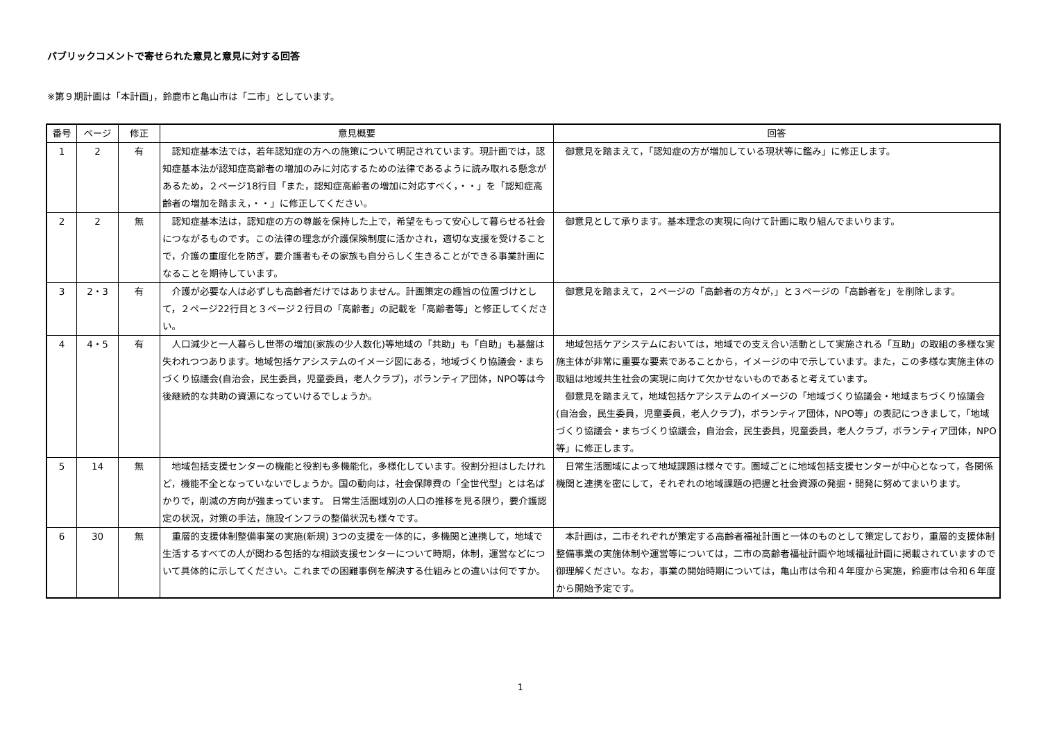パブリックコメントで寄せられた意見と意見に対する回答
※第９期計画は「本計画」，鈴鹿市と亀山市は「二市」としています。
| 番号 | ページ | 修正 | 意見概要 | 回答 |
| --- | --- | --- | --- | --- |
| 1 | 2 | 有 | 認知症基本法では，若年認知症の方への施策について明記されています。現計画では，認知症基本法が認知症高齢者の増加のみに対応するための法律であるように読み取れる懸念があるため，２ページ18行目「また，認知症高齢者の増加に対応すべく，・・」を「認知症高齢者の増加を踏まえ，・・」に修正してください。 | 御意見を踏まえて，「認知症の方が増加している現状等に鑑み」に修正します。 |
| 2 | 2 | 無 | 認知症基本法は，認知症の方の尊厳を保持した上で，希望をもって安心して暮らせる社会につながるものです。この法律の理念が介護保険制度に活かされ，適切な支援を受けることで，介護の重度化を防ぎ，要介護者もその家族も自分らしく生きることができる事業計画になることを期待しています。 | 御意見として承ります。基本理念の実現に向けて計画に取り組んでまいります。 |
| 3 | 2・3 | 有 | 介護が必要な人は必ずしも高齢者だけではありません。計画策定の趣旨の位置づけとして，２ページ22行目と３ページ２行目の「高齢者」の記載を「高齢者等」と修正してください。 | 御意見を踏まえて，２ページの「高齢者の方々が，」と３ページの「高齢者を」を削除します。 |
| 4 | 4・5 | 有 | 人口減少と一人暮らし世帯の増加(家族の少人数化)等地域の「共助」も「自助」も基盤は失われつつあります。地域包括ケアシステムのイメージ図にある，地域づくり協議会・まちづくり協議会(自治会，民生委員，児童委員，老人クラブ)，ボランティア団体，NPO等は今後継続的な共助の資源になっていけるでしょうか。 | 地域包括ケアシステムにおいては，地域での支え合い活動として実施される「互助」の取組の多様な実施主体が非常に重要な要素であることから，イメージの中で示しています。また，この多様な実施主体の取組は地域共生社会の実現に向けて欠かせないものであると考えています。 御意見を踏まえて，地域包括ケアシステムのイメージの「地域づくり協議会・地域まちづくり協議会(自治会，民生委員，児童委員，老人クラブ)，ボランティア団体，NPO等」の表記につきまして，「地域づくり協議会・まちづくり協議会，自治会，民生委員，児童委員，老人クラブ，ボランティア団体，NPO等」に修正します。 |
| 5 | 14 | 無 | 地域包括支援センターの機能と役割も多機能化，多様化しています。役割分担はしたけれど，機能不全となっていないでしょうか。国の動向は，社会保障費の「全世代型」とは名ばかりで，削減の方向が強まっています。 日常生活圏域別の人口の推移を見る限り，要介護認定の状況，対策の手法，施設インフラの整備状況も様々です。 | 日常生活圏域によって地域課題は様々です。圏域ごとに地域包括支援センターが中心となって，各関係機関と連携を密にして，それぞれの地域課題の把握と社会資源の発掘・開発に努めてまいります。 |
| 6 | 30 | 無 | 重層的支援体制整備事業の実施(新規) 3つの支援を一体的に，多機関と連携して，地域で生活するすべての人が関わる包括的な相談支援センターについて時期，体制，運営などについて具体的に示してください。これまでの困難事例を解決する仕組みとの違いは何ですか。 | 本計画は，二市それぞれが策定する高齢者福祉計画と一体のものとして策定しており，重層的支援体制整備事業の実施体制や運営等については，二市の高齢者福祉計画や地域福祉計画に掲載されていますので御理解ください。なお，事業の開始時期については，亀山市は令和４年度から実施，鈴鹿市は令和６年度から開始予定です。 |
1